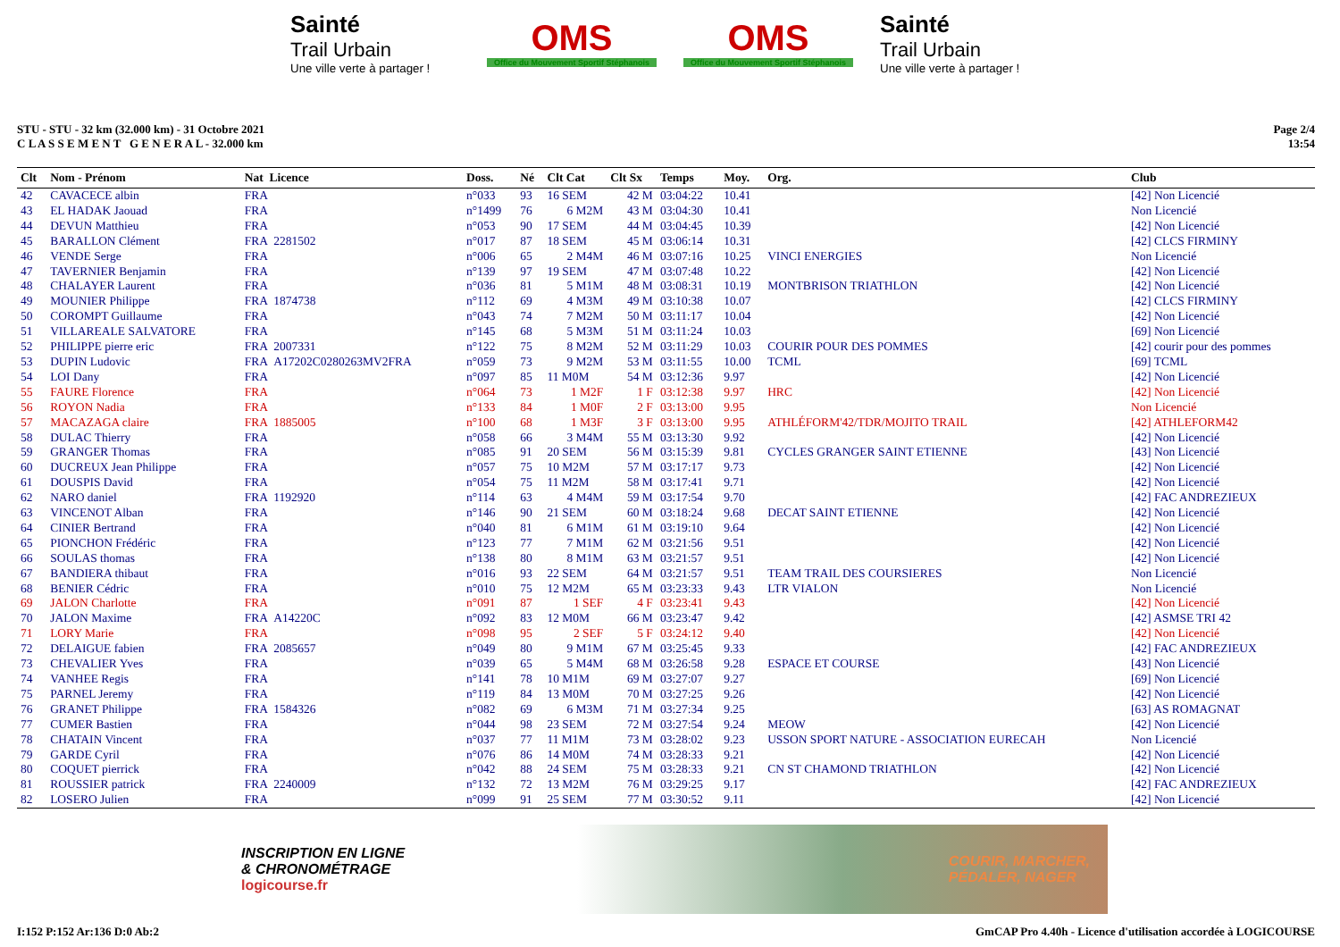Sainté
Trail Urbain
Une ville verte à partager !
OMS
Office du Mouvement Sportif Stéphanois
OMS
Office du Mouvement Sportif Stéphanois
Sainté
Trail Urbain
Une ville verte à partager !
STU - STU - 32 km (32.000 km) - 31 Octobre 2021
C L A S S E M E N T G E N E R A L - 32.000 km
Page 2/4
13:54
| Clt | Nom - Prénom | Nat Licence | Doss. | Né | Clt Cat | Clt Sx | Temps | Moy. | Org. | Club |
| --- | --- | --- | --- | --- | --- | --- | --- | --- | --- | --- |
| 42 | CAVACECE albin | FRA | n°033 | 93 | 16 SEM | 42 M | 03:04:22 | 10.41 | | [42] Non Licencié |
| 43 | EL HADAK Jaouad | FRA | n°1499 | 76 | 6 M2M | 43 M | 03:04:30 | 10.41 | | Non Licencié |
| 44 | DEVUN Matthieu | FRA | n°053 | 90 | 17 SEM | 44 M | 03:04:45 | 10.39 | | [42] Non Licencié |
| 45 | BARALLON Clément | FRA 2281502 | n°017 | 87 | 18 SEM | 45 M | 03:06:14 | 10.31 | | [42] CLCS FIRMINY |
| 46 | VENDE Serge | FRA | n°006 | 65 | 2 M4M | 46 M | 03:07:16 | 10.25 | VINCI ENERGIES | Non Licencié |
| 47 | TAVERNIER Benjamin | FRA | n°139 | 97 | 19 SEM | 47 M | 03:07:48 | 10.22 | | [42] Non Licencié |
| 48 | CHALAYER Laurent | FRA | n°036 | 81 | 5 M1M | 48 M | 03:08:31 | 10.19 | MONTBRISON TRIATHLON | [42] Non Licencié |
| 49 | MOUNIER Philippe | FRA 1874738 | n°112 | 69 | 4 M3M | 49 M | 03:10:38 | 10.07 | | [42] CLCS FIRMINY |
| 50 | COROMPT Guillaume | FRA | n°043 | 74 | 7 M2M | 50 M | 03:11:17 | 10.04 | | [42] Non Licencié |
| 51 | VILLAREALE SALVATORE | FRA | n°145 | 68 | 5 M3M | 51 M | 03:11:24 | 10.03 | | [69] Non Licencié |
| 52 | PHILIPPE pierre eric | FRA 2007331 | n°122 | 75 | 8 M2M | 52 M | 03:11:29 | 10.03 | COURIR POUR DES POMMES | [42] courir pour des pommes |
| 53 | DUPIN Ludovic | FRA A17202C0280263MV2FRA | n°059 | 73 | 9 M2M | 53 M | 03:11:55 | 10.00 | TCML | [69] TCML |
| 54 | LOI Dany | FRA | n°097 | 85 | 11 M0M | 54 M | 03:12:36 | 9.97 | | [42] Non Licencié |
| 55 | FAURE Florence | FRA | n°064 | 73 | 1 M2F | 1 F | 03:12:38 | 9.97 | HRC | [42] Non Licencié |
| 56 | ROYON Nadia | FRA | n°133 | 84 | 1 M0F | 2 F | 03:13:00 | 9.95 | | Non Licencié |
| 57 | MACAZAGA claire | FRA 1885005 | n°100 | 68 | 1 M3F | 3 F | 03:13:00 | 9.95 | ATHLÉFORM'42/TDR/MOJITO TRAIL | [42] ATHLEFORM42 |
| 58 | DULAC Thierry | FRA | n°058 | 66 | 3 M4M | 55 M | 03:13:30 | 9.92 | | [42] Non Licencié |
| 59 | GRANGER Thomas | FRA | n°085 | 91 | 20 SEM | 56 M | 03:15:39 | 9.81 | CYCLES GRANGER SAINT ETIENNE | [43] Non Licencié |
| 60 | DUCREUX Jean Philippe | FRA | n°057 | 75 | 10 M2M | 57 M | 03:17:17 | 9.73 | | [42] Non Licencié |
| 61 | DOUSPIS David | FRA | n°054 | 75 | 11 M2M | 58 M | 03:17:41 | 9.71 | | [42] Non Licencié |
| 62 | NARO daniel | FRA 1192920 | n°114 | 63 | 4 M4M | 59 M | 03:17:54 | 9.70 | | [42] FAC ANDREZIEUX |
| 63 | VINCENOT Alban | FRA | n°146 | 90 | 21 SEM | 60 M | 03:18:24 | 9.68 | DECAT SAINT ETIENNE | [42] Non Licencié |
| 64 | CINIER Bertrand | FRA | n°040 | 81 | 6 M1M | 61 M | 03:19:10 | 9.64 | | [42] Non Licencié |
| 65 | PIONCHON Frédéric | FRA | n°123 | 77 | 7 M1M | 62 M | 03:21:56 | 9.51 | | [42] Non Licencié |
| 66 | SOULAS thomas | FRA | n°138 | 80 | 8 M1M | 63 M | 03:21:57 | 9.51 | | [42] Non Licencié |
| 67 | BANDIERA thibaut | FRA | n°016 | 93 | 22 SEM | 64 M | 03:21:57 | 9.51 | TEAM TRAIL DES COURSIERES | Non Licencié |
| 68 | BENIER Cédric | FRA | n°010 | 75 | 12 M2M | 65 M | 03:23:33 | 9.43 | LTR VIALON | Non Licencié |
| 69 | JALON Charlotte | FRA | n°091 | 87 | 1 SEF | 4 F | 03:23:41 | 9.43 | | [42] Non Licencié |
| 70 | JALON Maxime | FRA A14220C | n°092 | 83 | 12 M0M | 66 M | 03:23:47 | 9.42 | | [42] ASMSE TRI 42 |
| 71 | LORY Marie | FRA | n°098 | 95 | 2 SEF | 5 F | 03:24:12 | 9.40 | | [42] Non Licencié |
| 72 | DELAIGUE fabien | FRA 2085657 | n°049 | 80 | 9 M1M | 67 M | 03:25:45 | 9.33 | | [42] FAC ANDREZIEUX |
| 73 | CHEVALIER Yves | FRA | n°039 | 65 | 5 M4M | 68 M | 03:26:58 | 9.28 | ESPACE ET COURSE | [43] Non Licencié |
| 74 | VANHEE Regis | FRA | n°141 | 78 | 10 M1M | 69 M | 03:27:07 | 9.27 | | [69] Non Licencié |
| 75 | PARNEL Jeremy | FRA | n°119 | 84 | 13 M0M | 70 M | 03:27:25 | 9.26 | | [42] Non Licencié |
| 76 | GRANET Philippe | FRA 1584326 | n°082 | 69 | 6 M3M | 71 M | 03:27:34 | 9.25 | | [63] AS ROMAGNAT |
| 77 | CUMER Bastien | FRA | n°044 | 98 | 23 SEM | 72 M | 03:27:54 | 9.24 | MEOW | [42] Non Licencié |
| 78 | CHATAIN Vincent | FRA | n°037 | 77 | 11 M1M | 73 M | 03:28:02 | 9.23 | USSON SPORT NATURE - ASSOCIATION EURECAH | Non Licencié |
| 79 | GARDE Cyril | FRA | n°076 | 86 | 14 M0M | 74 M | 03:28:33 | 9.21 | | [42] Non Licencié |
| 80 | COQUET pierrick | FRA | n°042 | 88 | 24 SEM | 75 M | 03:28:33 | 9.21 | CN ST CHAMOND TRIATHLON | [42] Non Licencié |
| 81 | ROUSSIER patrick | FRA 2240009 | n°132 | 72 | 13 M2M | 76 M | 03:29:25 | 9.17 | | [42] FAC ANDREZIEUX |
| 82 | LOSERO Julien | FRA | n°099 | 91 | 25 SEM | 77 M | 03:30:52 | 9.11 | | [42] Non Licencié |
INSCRIPTION EN LIGNE
& CHRONOMÉTRAGE
logicourse.fr
COURIR, MARCHER,
PÉDALER, NAGER
I:152 P:152 Ar:136 D:0 Ab:2 GmCAP Pro 4.40h - Licence d'utilisation accordée à LOGICOURSE